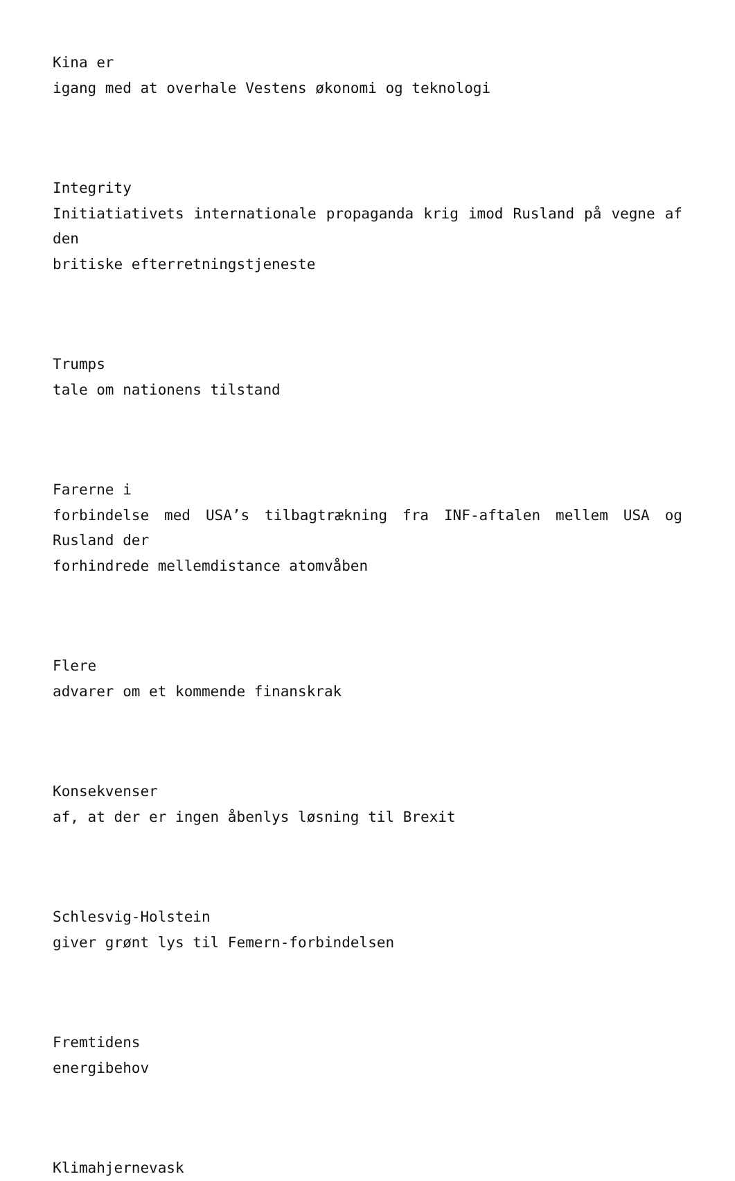Kina er
igang med at overhale Vestens økonomi og teknologi
Integrity
Initiatiativets internationale propaganda krig imod Rusland på vegne af den
britiske efterretningstjeneste
Trumps
tale om nationens tilstand
Farerne i
forbindelse med USA’s tilbagtrækning fra INF-aftalen mellem USA og Rusland der
forhindrede mellemdistance atomvåben
Flere
advarer om et kommende finanskrak
Konsekvenser
af, at der er ingen åbenlys løsning til Brexit
Schlesvig-Holstein
giver grønt lys til Femern-forbindelsen
Fremtidens
energibehov
Klimahjernevask